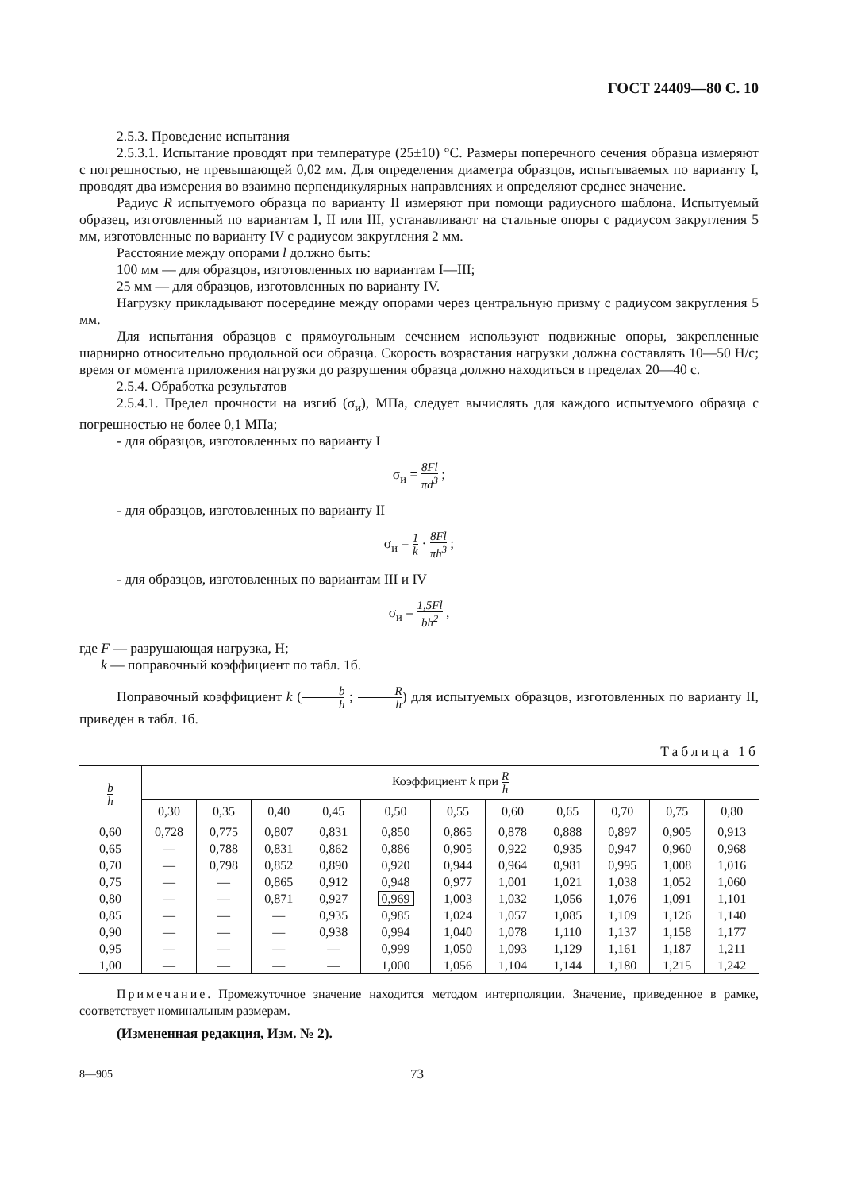ГОСТ 24409—80 С. 10
2.5.3. Проведение испытания
2.5.3.1. Испытание проводят при температуре (25±10) °С. Размеры поперечного сечения образца измеряют с погрешностью, не превышающей 0,02 мм. Для определения диаметра образцов, испытываемых по варианту I, проводят два измерения во взаимно перпендикулярных направлениях и определяют среднее значение.
Радиус R испытуемого образца по варианту II измеряют при помощи радиусного шаблона. Испытуемый образец, изготовленный по вариантам I, II или III, устанавливают на стальные опоры с радиусом закругления 5 мм, изготовленные по варианту IV с радиусом закругления 2 мм.
Расстояние между опорами l должно быть:
100 мм — для образцов, изготовленных по вариантам I—III;
25 мм — для образцов, изготовленных по варианту IV.
Нагрузку прикладывают посередине между опорами через центральную призму с радиусом закругления 5 мм.
Для испытания образцов с прямоугольным сечением используют подвижные опоры, закрепленные шарнирно относительно продольной оси образца. Скорость возрастания нагрузки должна составлять 10—50 Н/с; время от момента приложения нагрузки до разрушения образца должно находиться в пределах 20—40 с.
2.5.4. Обработка результатов
2.5.4.1. Предел прочности на изгиб (σ<sub>и</sub>), МПа, следует вычислять для каждого испытуемого образца с погрешностью не более 0,1 МПа;
- для образцов, изготовленных по варианту I
σ<sub>и</sub> = 8Fl πd<sup>3</sup> ;
- для образцов, изготовленных по варианту II
σ<sub>и</sub> = 1 k · 8Fl πh<sup>3</sup> ;
- для образцов, изготовленных по вариантам III и IV
σ<sub>и</sub> = 1,5Fl bh<sup>2</sup> ,
где F — разрушающая нагрузка, Н;
k — поправочный коэффициент по табл. 1б.
Поправочный коэффициент k (b h ; R h) для испытуемых образцов, изготовленных по варианту II, приведен в табл. 1б.
Таблица 1б
| b h | Коэффициент k при R h | | | | | | | | | | |
| --- | --- | --- | --- | --- | --- | --- | --- | --- | --- | --- | --- |
| | 0,30 | 0,35 | 0,40 | 0,45 | 0,50 | 0,55 | 0,60 | 0,65 | 0,70 | 0,75 | 0,80 |
| 0,60 | 0,728 | 0,775 | 0,807 | 0,831 | 0,850 | 0,865 | 0,878 | 0,888 | 0,897 | 0,905 | 0,913 |
| 0,65 | — | 0,788 | 0,831 | 0,862 | 0,886 | 0,905 | 0,922 | 0,935 | 0,947 | 0,960 | 0,968 |
| 0,70 | — | 0,798 | 0,852 | 0,890 | 0,920 | 0,944 | 0,964 | 0,981 | 0,995 | 1,008 | 1,016 |
| 0,75 | — | — | 0,865 | 0,912 | 0,948 | 0,977 | 1,001 | 1,021 | 1,038 | 1,052 | 1,060 |
| 0,80 | — | — | 0,871 | 0,927 | 0,969 | 1,003 | 1,032 | 1,056 | 1,076 | 1,091 | 1,101 |
| 0,85 | — | — | — | 0,935 | 0,985 | 1,024 | 1,057 | 1,085 | 1,109 | 1,126 | 1,140 |
| 0,90 | — | — | — | 0,938 | 0,994 | 1,040 | 1,078 | 1,110 | 1,137 | 1,158 | 1,177 |
| 0,95 | — | — | — | — | 0,999 | 1,050 | 1,093 | 1,129 | 1,161 | 1,187 | 1,211 |
| 1,00 | — | — | — | — | 1,000 | 1,056 | 1,104 | 1,144 | 1,180 | 1,215 | 1,242 |
Примечание. Промежуточное значение находится методом интерполяции. Значение, приведенное в рамке, соответствует номинальным размерам.
(Измененная редакция, Изм. № 2).
8—905 73